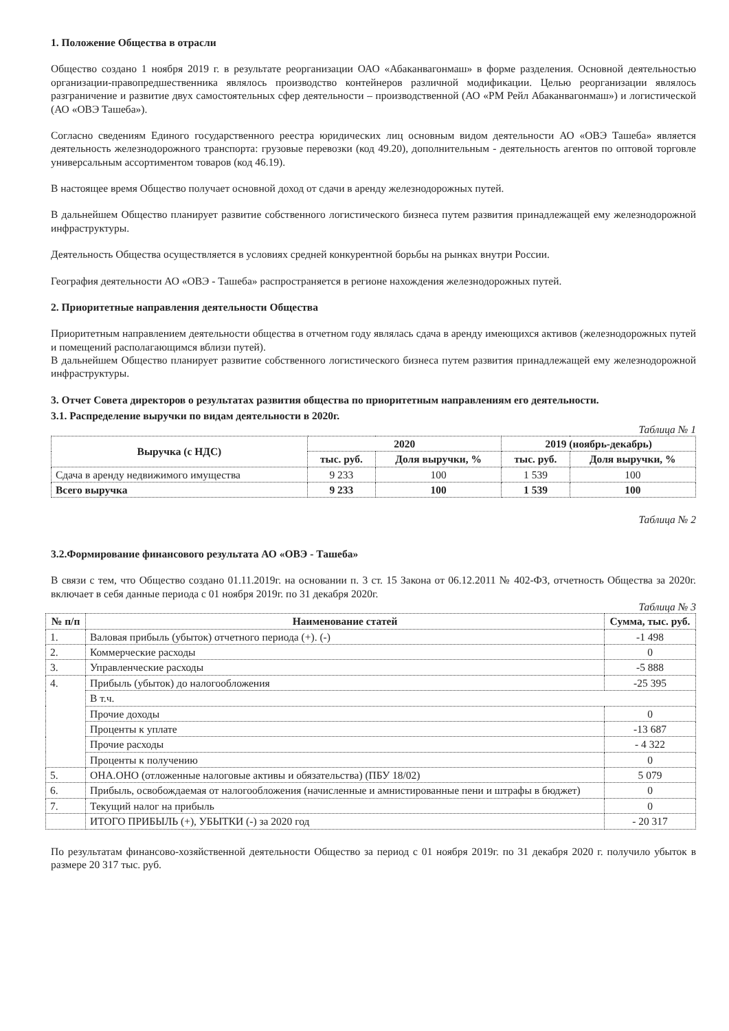1. Положение Общества в отрасли
Общество создано 1 ноября 2019 г. в результате реорганизации ОАО «Абаканвагонмаш» в форме разделения. Основной деятельностью организации-правопредшественника являлось производство контейнеров различной модификации. Целью реорганизации являлось разграничение и развитие двух самостоятельных сфер деятельности – производственной (АО «РМ Рейл Абаканвагонмаш») и логистической (АО «ОВЭ Ташеба»).
Согласно сведениям Единого государственного реестра юридических лиц основным видом деятельности АО «ОВЭ Ташеба» является деятельность железнодорожного транспорта: грузовые перевозки (код 49.20), дополнительным - деятельность агентов по оптовой торговле универсальным ассортиментом товаров (код 46.19).
В настоящее время Общество получает основной доход от сдачи в аренду железнодорожных путей.
В дальнейшем Общество планирует развитие собственного логистического бизнеса путем развития принадлежащей ему железнодорожной инфраструктуры.
Деятельность Общества осуществляется в условиях средней конкурентной борьбы на рынках внутри России.
География деятельности АО «ОВЭ - Ташеба» распространяется в регионе нахождения железнодорожных путей.
2. Приоритетные направления деятельности Общества
Приоритетным направлением деятельности общества в отчетном году являлась сдача в аренду имеющихся активов (железнодорожных путей и помещений располагающимся вблизи путей).
В дальнейшем Общество планирует развитие собственного логистического бизнеса путем развития принадлежащей ему железнодорожной инфраструктуры.
3. Отчет Совета директоров о результатах развития общества по приоритетным направлениям его деятельности.
3.1. Распределение выручки по видам деятельности в 2020г.
Таблица № 1
| Выручка (с НДС) | 2020 | | 2019 (ноябрь-декабрь) | |
| --- | --- | --- | --- | --- |
| | тыс. руб. | Доля выручки, % | тыс. руб. | Доля выручки, % |
| Сдача в аренду недвижимого имущества | 9 233 | 100 | 1 539 | 100 |
| Всего выручка | 9 233 | 100 | 1 539 | 100 |
Таблица № 2
3.2.Формирование финансового результата АО «ОВЭ - Ташеба»
В связи с тем, что Общество создано 01.11.2019г. на основании п. 3 ст. 15 Закона от 06.12.2011 № 402-ФЗ, отчетность Общества за 2020г. включает в себя данные периода с 01 ноября 2019г. по 31 декабря 2020г.
Таблица № 3
| № п/п | Наименование статей | Сумма, тыс. руб. |
| --- | --- | --- |
| 1. | Валовая прибыль (убыток) отчетного периода (+). (-) | -1 498 |
| 2. | Коммерческие расходы | 0 |
| 3. | Управленческие расходы | -5 888 |
| 4. | Прибыль (убыток) до налогообложения | -25 395 |
| | В т.ч. | |
| | Прочие доходы | 0 |
| | Проценты к уплате | -13 687 |
| | Прочие расходы | - 4 322 |
| | Проценты к получению | 0 |
| 5. | ОНА.ОНО (отложенные налоговые активы и обязательства) (ПБУ 18/02) | 5 079 |
| 6. | Прибыль, освобождаемая от налогообложения (начисленные и амнистированные пени и штрафы в бюджет) | 0 |
| 7. | Текущий налог на прибыль | 0 |
| | ИТОГО ПРИБЫЛЬ (+), УБЫТКИ (-) за 2020 год | - 20 317 |
По результатам финансово-хозяйственной деятельности Общество за период с 01 ноября 2019г. по 31 декабря 2020 г. получило убыток в размере 20 317 тыс. руб.